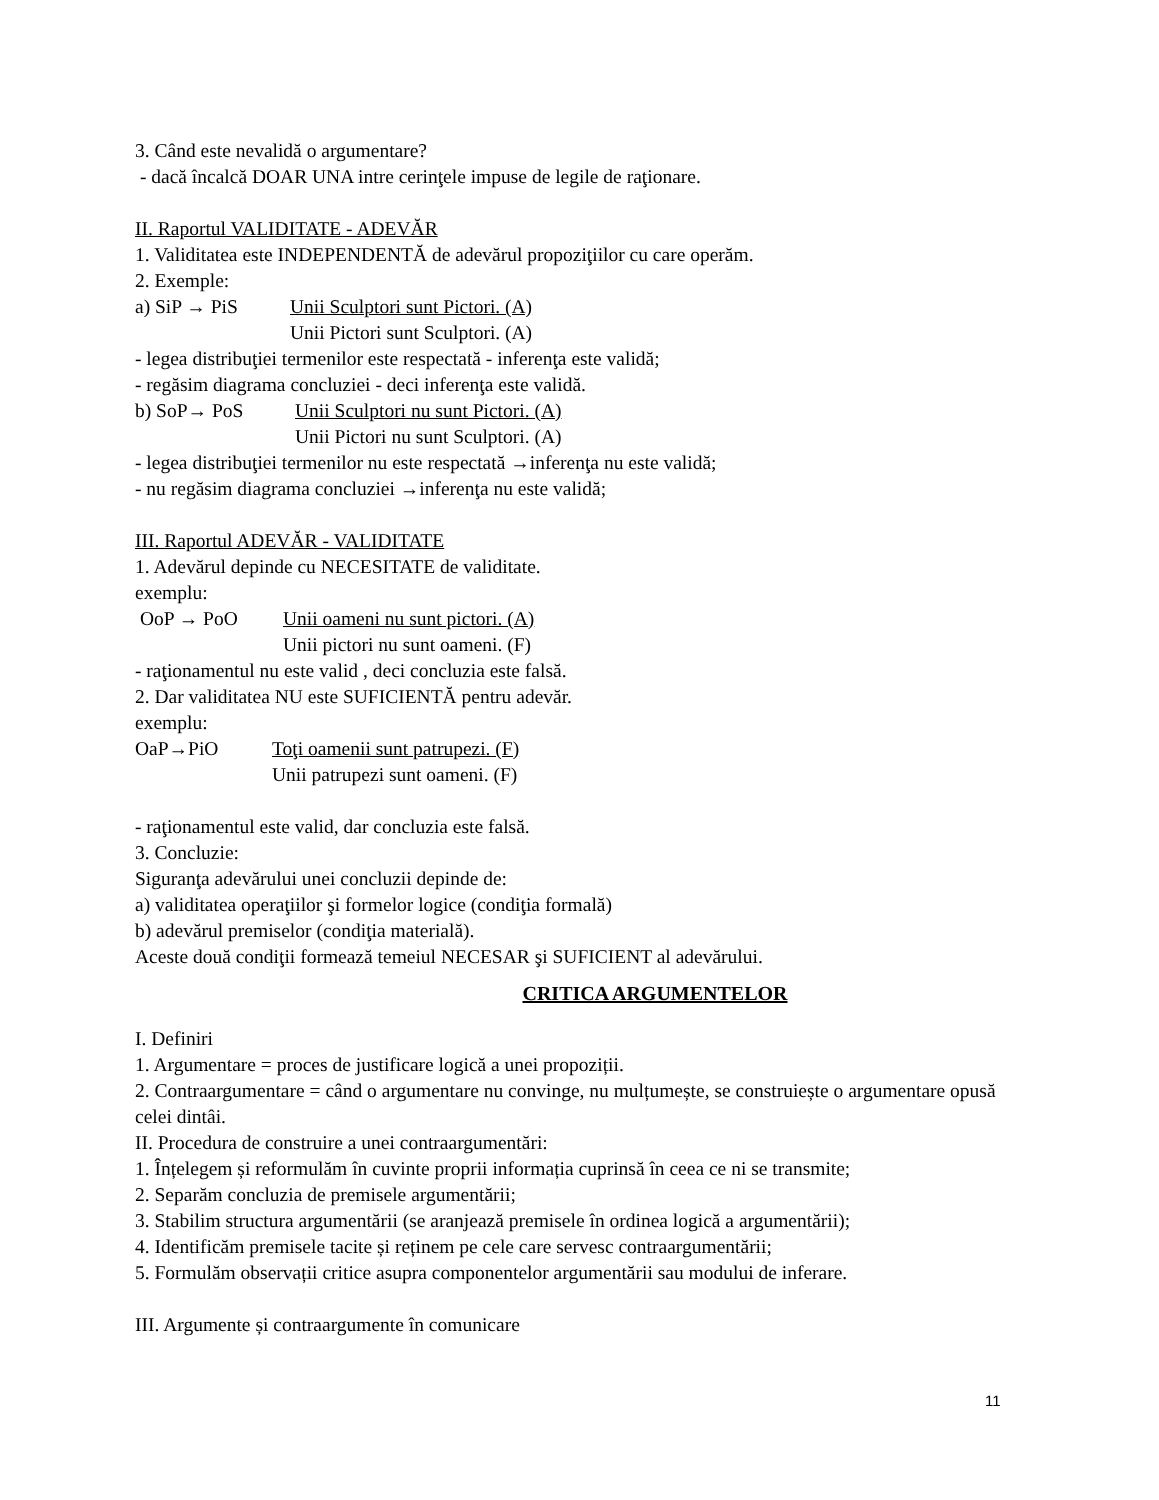3. Când este nevalidă o argumentare?
- dacă încalcă DOAR UNA intre cerinţele impuse de legile de raţionare.
II. Raportul VALIDITATE - ADEVĂR
1. Validitatea este INDEPENDENTĂ de adevărul propoziţiilor cu care operăm.
2. Exemple:
a) SiP → PiS Unii Sculptori sunt Pictori. (A)
Unii Pictori sunt Sculptori. (A)
- legea distribuţiei termenilor este respectată - inferenţa este validă;
- regăsim diagrama concluziei - deci inferenţa este validă.
b) SoP→ PoS Unii Sculptori nu sunt Pictori. (A)
Unii Pictori nu sunt Sculptori. (A)
- legea distribuţiei termenilor nu este respectată →inferenţa nu este validă;
- nu regăsim diagrama concluziei →inferenţa nu este validă;
III. Raportul ADEVĂR - VALIDITATE
1. Adevărul depinde cu NECESITATE de validitate.
exemplu:
OoP → PoO Unii oameni nu sunt pictori. (A)
Unii pictori nu sunt oameni. (F)
- raţionamentul nu este valid , deci concluzia este falsă.
2. Dar validitatea NU este SUFICIENTĂ pentru adevăr.
exemplu:
OaP→PiO Toţi oamenii sunt patrupezi. (F)
Unii patrupezi sunt oameni. (F)
- raţionamentul este valid, dar concluzia este falsă.
3. Concluzie:
Siguranţa adevărului unei concluzii depinde de:
a) validitatea operaţiilor şi formelor logice (condiţia formală)
b) adevărul premiselor (condiţia materială).
Aceste două condiţii formează temeiul NECESAR şi SUFICIENT al adevărului.
CRITICA ARGUMENTELOR
I. Definiri
1. Argumentare = proces de justificare logică a unei propoziții.
2. Contraargumentare = când o argumentare nu convinge, nu mulțumește, se construiește o argumentare opusă celei dintâi.
II. Procedura de construire a unei contraargumentări:
1. Înțelegem și reformulăm în cuvinte proprii informația cuprinsă în ceea ce ni se transmite;
2. Separăm concluzia de premisele argumentării;
3. Stabilim structura argumentării (se aranjează premisele în ordinea logică a argumentării);
4. Identificăm premisele tacite și reținem pe cele care servesc contraargumentării;
5. Formulăm observații critice asupra componentelor argumentării sau modului de inferare.
III. Argumente și contraargumente în comunicare
11